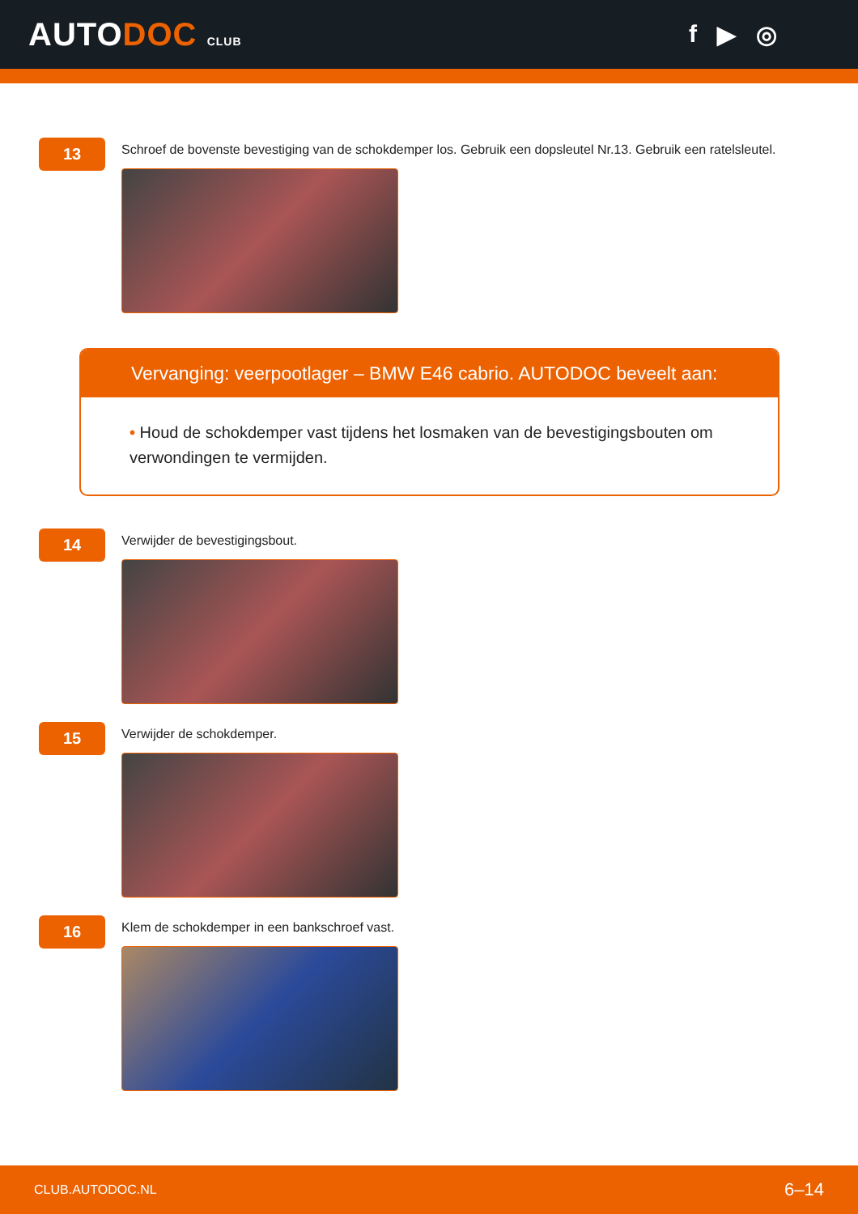AUTODOC CLUB
f ▶ ◎
13
Schroef de bovenste bevestiging van de schokdemper los. Gebruik een dopsleutel Nr.13. Gebruik een ratelsleutel.
Vervanging: veerpootlager – BMW E46 cabrio. AUTODOC beveelt aan:
• Houd de schokdemper vast tijdens het losmaken van de bevestigingsbouten om verwondingen te vermijden.
14
Verwijder de bevestigingsbout.
15
Verwijder de schokdemper.
16
Klem de schokdemper in een bankschroef vast.
CLUB.AUTODOC.NL 6–14